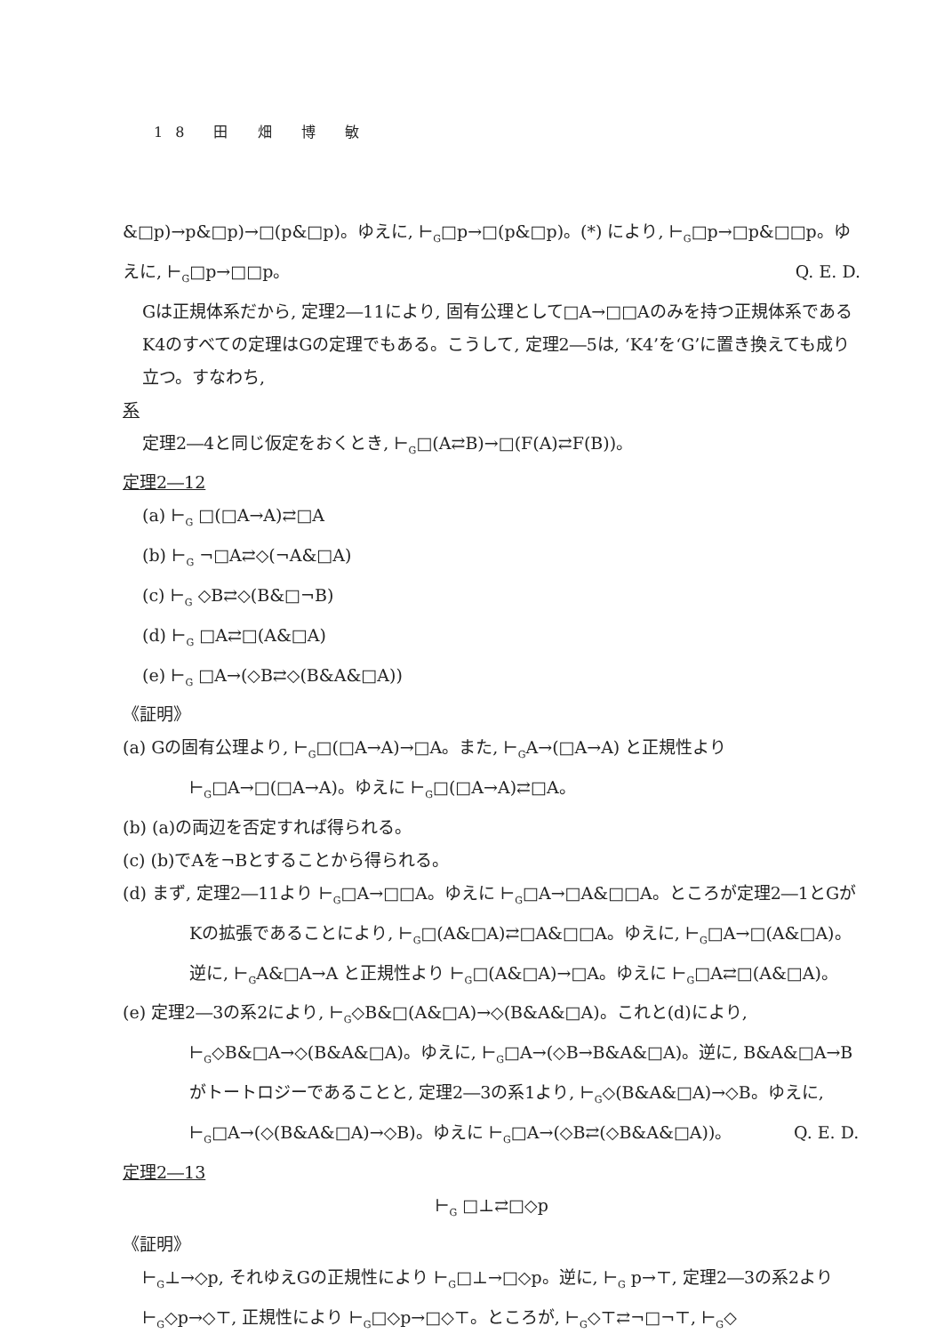18 田 畑 博 敏
&□p)→p&□p)→□(p&□p)。ゆえに, ⊢<sub>G</sub>□p→□(p&□p)。(*) により, ⊢<sub>G</sub>□p→□p&□□p。ゆえに, ⊢<sub>G</sub>□p→□□p。 Q. E. D.
Gは正規体系だから, 定理2―11により, 固有公理として□A→□□Aのみを持つ正規体系であるK4のすべての定理はGの定理でもある。こうして, 定理2―5は, ‘K4’を‘G’に置き換えても成り立つ。すなわち,
系
定理2―4と同じ仮定をおくとき, ⊢<sub>G</sub>□(A⇄B)→□(F(A)⇄F(B))。
定理2―12
(a) ⊢<sub>G</sub> □(□A→A)⇄□A
(b) ⊢<sub>G</sub> ¬□A⇄◇(¬A&□A)
(c) ⊢<sub>G</sub> ◇B⇄◇(B&□¬B)
(d) ⊢<sub>G</sub> □A⇄□(A&□A)
(e) ⊢<sub>G</sub> □A→(◇B⇄◇(B&A&□A))
《証明》
(a) Gの固有公理より, ⊢<sub>G</sub>□(□A→A)→□A。また, ⊢<sub>G</sub>A→(□A→A) と正規性より ⊢<sub>G</sub>□A→□(□A→A)。ゆえに ⊢<sub>G</sub>□(□A→A)⇄□A。
(b) (a)の両辺を否定すれば得られる。
(c) (b)でAを¬Bとすることから得られる。
(d) まず, 定理2―11より ⊢<sub>G</sub>□A→□□A。ゆえに ⊢<sub>G</sub>□A→□A&□□A。ところが定理2―1とGがKの拡張であることにより, ⊢<sub>G</sub>□(A&□A)⇄□A&□□A。ゆえに, ⊢<sub>G</sub>□A→□(A&□A)。逆に, ⊢<sub>G</sub>A&□A→A と正規性より ⊢<sub>G</sub>□(A&□A)→□A。ゆえに ⊢<sub>G</sub>□A⇄□(A&□A)。
(e) 定理2―3の系2により, ⊢<sub>G</sub>◇B&□(A&□A)→◇(B&A&□A)。これと(d)により, ⊢<sub>G</sub>◇B&□A→◇(B&A&□A)。ゆえに, ⊢<sub>G</sub>□A→(◇B→B&A&□A)。逆に, B&A&□A→B がトートロジーであることと, 定理2―3の系1より, ⊢<sub>G</sub>◇(B&A&□A)→◇B。ゆえに, ⊢<sub>G</sub>□A→(◇(B&A&□A)→◇B)。ゆえに ⊢<sub>G</sub>□A→(◇B⇄(◇B&A&□A))。 Q. E. D.
定理2―13
⊢<sub>G</sub> □⊥⇄□◇p
《証明》
⊢<sub>G</sub>⊥→◇p, それゆえGの正規性により ⊢<sub>G</sub>□⊥→□◇p。逆に, ⊢<sub>G</sub> p→⊤, 定理2―3の系2より ⊢<sub>G</sub>◇p→◇⊤, 正規性により ⊢<sub>G</sub>□◇p→□◇⊤。ところが, ⊢<sub>G</sub>◇⊤⇄¬□¬⊤, ⊢<sub>G</sub>◇